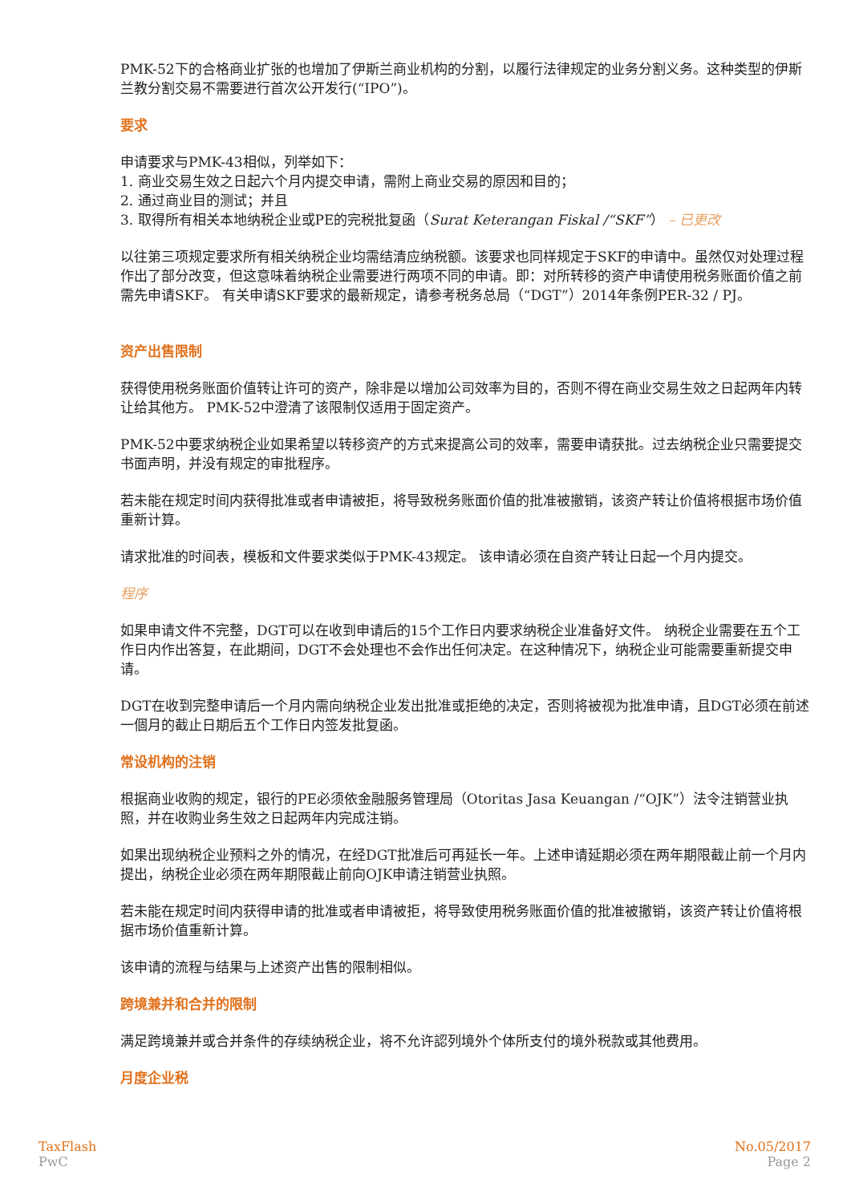PMK-52下的合格商业扩张的也增加了伊斯兰商业机构的分割，以履行法律规定的业务分割义务。这种类型的伊斯兰教分割交易不需要进行首次公开发行(“IPO”)。
要求
申请要求与PMK-43相似，列举如下：
1. 商业交易生效之日起六个月内提交申请，需附上商业交易的原因和目的；
2. 通过商业目的测试；并且
3. 取得所有相关本地纳税企业或PE的完税批复函（Surat Keterangan Fiskal /“SKF”） – 已更改
以往第三项规定要求所有相关纳税企业均需结清应纳税额。该要求也同样规定于SKF的申请中。虽然仅对处理过程作出了部分改变，但这意味着纳税企业需要进行两项不同的申请。即：对所转移的资产申请使用税务账面价值之前需先申请SKF。 有关申请SKF要求的最新规定，请参考税务总局（“DGT”）2014年条例PER-32 / PJ。
资产出售限制
获得使用税务账面价值转让许可的资产，除非是以增加公司效率为目的，否则不得在商业交易生效之日起两年内转让给其他方。 PMK-52中澄清了该限制仅适用于固定资产。
PMK-52中要求纳税企业如果希望以转移资产的方式来提高公司的效率，需要申请获批。过去纳税企业只需要提交书面声明，并没有规定的审批程序。
若未能在规定时间内获得批准或者申请被拒，将导致税务账面价值的批准被撤销，该资产转让价值将根据市场价值重新计算。
请求批准的时间表，模板和文件要求类似于PMK-43规定。 该申请必须在自资产转让日起一个月内提交。
程序
如果申请文件不完整，DGT可以在收到申请后的15个工作日内要求纳税企业准备好文件。 纳税企业需要在五个工作日内作出答复，在此期间，DGT不会处理也不会作出任何决定。在这种情况下，纳税企业可能需要重新提交申请。
DGT在收到完整申请后一个月内需向纳税企业发出批准或拒绝的决定，否则将被视为批准申请，且DGT必须在前述一個月的截止日期后五个工作日内签发批复函。
常设机构的注销
根据商业收购的规定，银行的PE必须依金融服务管理局（Otoritas Jasa Keuangan /“OJK”）法令注销营业执照，并在收购业务生效之日起两年内完成注销。
如果出现纳税企业预料之外的情况，在经DGT批准后可再延长一年。上述申请延期必须在两年期限截止前一个月内提出，纳税企业必须在两年期限截止前向OJK申请注销营业执照。
若未能在规定时间内获得申请的批准或者申请被拒，将导致使用税务账面价值的批准被撤销，该资产转让价值将根据市场价值重新计算。
该申请的流程与结果与上述资产出售的限制相似。
跨境兼并和合并的限制
满足跨境兼并或合并条件的存续纳税企业，将不允许認列境外个体所支付的境外税款或其他费用。
月度企业税
TaxFlash
PwC
No.05/2017
Page 2